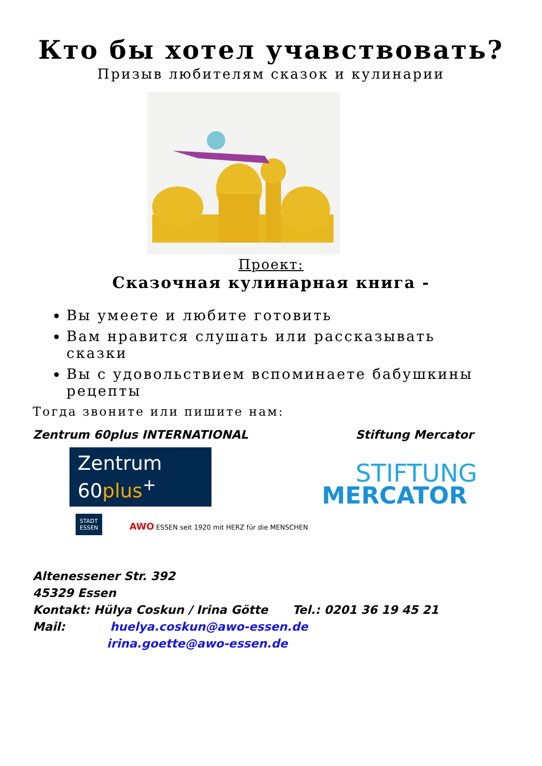Кто бы хотел учавствовать?
Призыв любителям сказок и кулинарии
Проект:
Сказочная кулинарная книга -
Вы умеете и любите готовить
Вам нравится слушать или рассказывать сказки
Вы с удовольствием вспоминаете бабушкины рецепты
Тогда звоните или пишите нам:
Zentrum 60plus INTERNATIONAL
Zentrum
60plus<sup>+</sup>
STADT
ESSEN AWO ESSEN seit 1920 mit HERZ für die MENSCHEN
Stiftung Mercator
STIFTUNG
MERCATOR
Altenessener Str. 392
45329 Essen
Kontakt: Hülya Coskun / Irina Götte Tel.: 0201 36 19 45 21
Mail: huelya.coskun@awo-essen.de
irina.goette@awo-essen.de